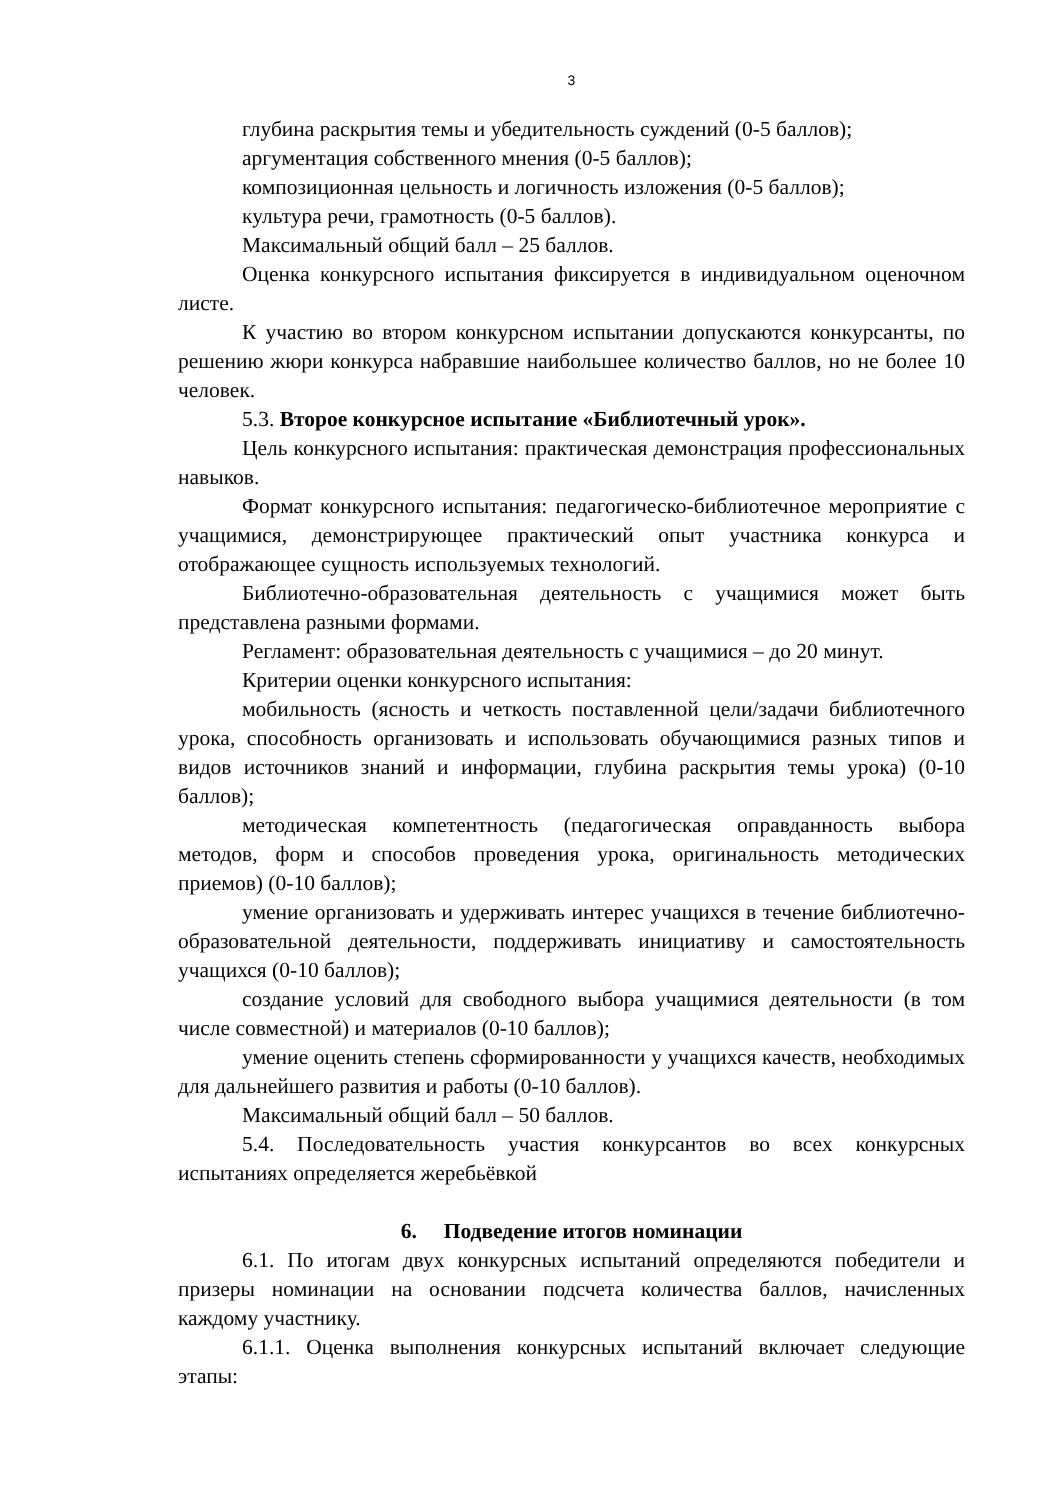3
глубина раскрытия темы и убедительность суждений (0-5 баллов);
аргументация собственного мнения (0-5 баллов);
композиционная цельность и логичность изложения (0-5 баллов);
культура речи, грамотность (0-5 баллов).
Максимальный общий балл – 25 баллов.
Оценка конкурсного испытания фиксируется в индивидуальном оценочном листе.
К участию во втором конкурсном испытании допускаются конкурсанты, по решению жюри конкурса набравшие наибольшее количество баллов, но не более 10 человек.
5.3. Второе конкурсное испытание «Библиотечный урок».
Цель конкурсного испытания: практическая демонстрация профессиональных навыков.
Формат конкурсного испытания: педагогическо-библиотечное мероприятие с учащимися, демонстрирующее практический опыт участника конкурса и отображающее сущность используемых технологий.
Библиотечно-образовательная деятельность с учащимися может быть представлена разными формами.
Регламент: образовательная деятельность с учащимися – до 20 минут.
Критерии оценки конкурсного испытания:
мобильность (ясность и четкость поставленной цели/задачи библиотечного урока, способность организовать и использовать обучающимися разных типов и видов источников знаний и информации, глубина раскрытия темы урока) (0-10 баллов);
методическая компетентность (педагогическая оправданность выбора методов, форм и способов проведения урока, оригинальность методических приемов) (0-10 баллов);
умение организовать и удерживать интерес учащихся в течение библиотечно-образовательной деятельности, поддерживать инициативу и самостоятельность учащихся (0-10 баллов);
создание условий для свободного выбора учащимися деятельности (в том числе совместной) и материалов (0-10 баллов);
умение оценить степень сформированности у учащихся качеств, необходимых для дальнейшего развития и работы (0-10 баллов).
Максимальный общий балл – 50 баллов.
5.4. Последовательность участия конкурсантов во всех конкурсных испытаниях определяется жеребьёвкой
6. Подведение итогов номинации
6.1. По итогам двух конкурсных испытаний определяются победители и призеры номинации на основании подсчета количества баллов, начисленных каждому участнику.
6.1.1. Оценка выполнения конкурсных испытаний включает следующие этапы: